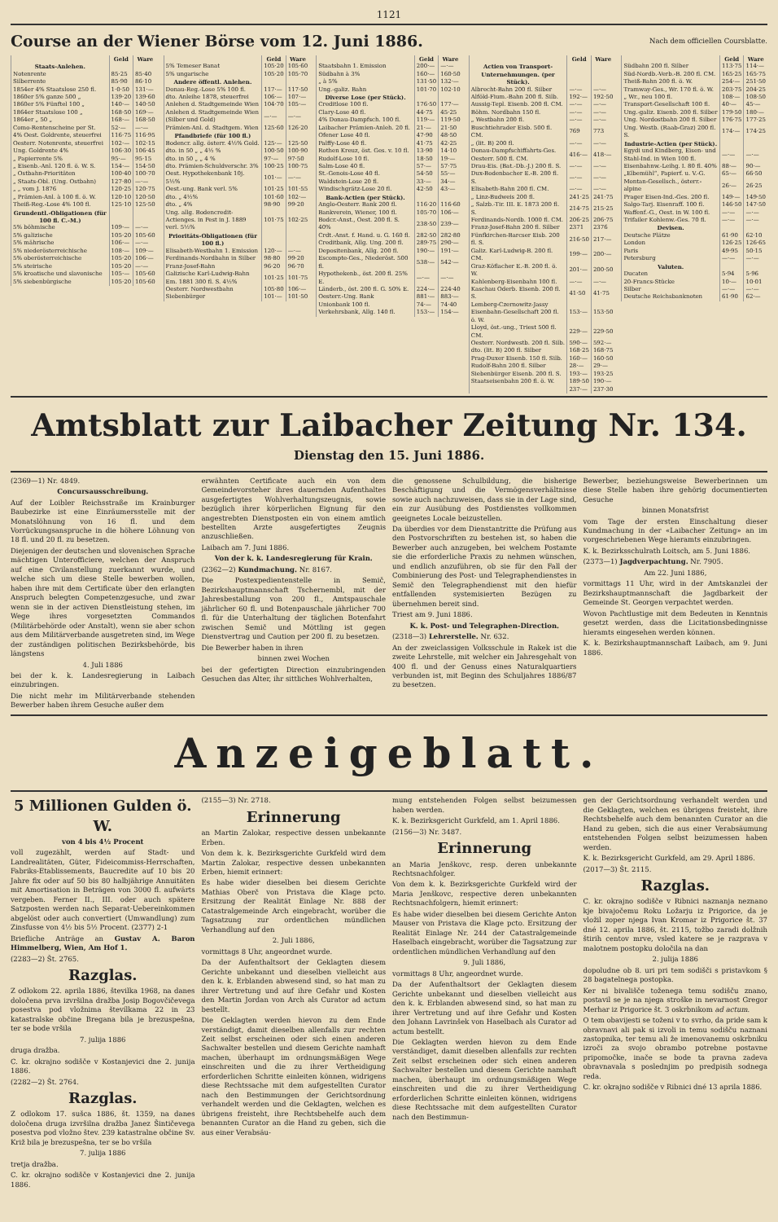1121
Course an der Wiener Börse vom 12. Juni 1886.
Nach dem officiellen Coursblatte.
| | Geld | Ware |
| --- | --- | --- |
| Staats-Anlehen. | | |
| Notenrente | 85·25 | 85·40 |
| Silberrente | 85·90 | 86·10 |
| 1854er 4% Staatslose 250 fl. | 1·0·50 | 131·— |
| 1860er 5% ganze 500 „ | 139·20 | 139·60 |
| 1860er 5% Fünftel 100 „ | 140·— | 140·50 |
| 1864er Staatslose 100 „ | 168·50 | 169·— |
| 1864er „ 50 „ | 168·— | 168·50 |
| Como-Rentenscheine per St. | 52·— | —·— |
| 4% Oest. Goldrente, steuerfrei | 116·75 | 116·95 |
| Oesterr. Notenrente, steuerfrei | 102·— | 102·15 |
| Ung. Goldrente 4% | 106·30 | 106·45 |
| „ Papierrente 5% | 95·— | 95·15 |
| „ Eisenb.-Anl. 120 fl. ö. W. S. | 154·— | 154·50 |
| „ Ostbahn-Prioritäten | 100·40 | 100·70 |
| „ Staats-Obl. (Ung. Ostbahn) | 127·80 | —·— |
| „ „ vom J. 1876 | 120·25 | 120·75 |
| „ Prämien-Anl. à 100 fl. ö. W. | 120·10 | 120·50 |
| Theiß-Reg.-Lose 4% 100 fl. | 125·10 | 125·50 |
| Grundentl.-Obligationen (für 100 fl. C.-M.) | | |
| 5% böhmische | 109·— | —·— |
| 5% galizische | 105·20 | 105·60 |
| 5% mährische | 106·— | —·— |
| 5% niederösterreichische | 108·— | 109·— |
| 5% oberösterreichische | 105·20 | 106·— |
| 5% steirische | 105·20 | —·— |
| 5% kroatische und slavonische | 105·— | 105·60 |
| 5% siebenbürgische | 105·20 | 105·60 |
| | Geld | Ware |
| --- | --- | --- |
| 5% Temeser Banat | 105·20 | 105·60 |
| 5% ungarische | 105·20 | 105·70 |
| Andere öffentl. Anlehen. | | |
| Donau-Reg.-Lose 5% 100 fl. | 117·— | 117·50 |
| dto. Anleihe 1878, steuerfrei | 106·— | 107·— |
| Anlehen d. Stadtgemeinde Wien | 104·70 | 105·— |
| Anlehen d. Stadtgemeinde Wien (Silber und Gold) | —·— | —·— |
| Prämien-Anl. d. Stadtgem. Wien | 125·60 | 126·20 |
| Pfandbriefe (für 100 fl.) | | |
| Bodencr. allg. österr. 4½% Gold. | 125·— | 125·50 |
| dto. in 50 „ „ 4½ % | 100·50 | 100·90 |
| dto. in 50 „ „ 4 % | 97·— | 97·50 |
| dto. Prämien-Schuldverschr. 3% | 100·25 | 100·75 |
| Oest. Hypothekenbank 10j. 5½% | 101·— | —·— |
| Oest.-ung. Bank verl. 5% | 101·25 | 101·55 |
| dto. „ 4½% | 101·60 | 102·— |
| dto. „ 4% | 98·90 | 99·20 |
| Ung. allg. Bodencredit-Actienges. in Pest in J. 1889 verl. 5½% | 101·75 | 102·25 |
| Prioritäts-Obligationen (für 100 fl.) | | |
| Elisabeth-Westbahn 1. Emission | 120·— | —·— |
| Ferdinands-Nordbahn in Silber | 98·80 | 99·20 |
| Franz-Josef-Bahn | 96·20 | 96·70 |
| Galizische Karl-Ludwig-Bahn Em. 1881 300 fl. S. 4½% | 101·25 | 101·75 |
| Oesterr. Nordwestbahn | 105·80 | 106·— |
| Siebenbürger | 101·— | 101·50 |
| | Geld | Ware |
| --- | --- | --- |
| Staatsbahn 1. Emission | 200·— | —·— |
| Südbahn à 3% | 160·— | 160·50 |
| „ à 5% | 131·50 | 132·— |
| Ung.-galiz. Bahn | 101·70 | 102·10 |
| Diverse Lose (per Stück). | | |
| Creditlose 100 fl. | 176·50 | 177·— |
| Clary-Lose 40 fl. | 44·75 | 45·25 |
| 4% Donau-Dampfsch. 100 fl. | 119·— | 119·50 |
| Laibacher Prämien-Anleh. 20 fl. | 21·— | 21·50 |
| Ofener Lose 40 fl. | 47·90 | 48·50 |
| Palffy-Lose 40 fl. | 41·75 | 42·25 |
| Rothen Kreuz, öst. Ges. v. 10 fl. | 13·90 | 14·10 |
| Rudolf-Lose 10 fl. | 18·50 | 19·— |
| Salm-Lose 40 fl. | 57·— | 57·75 |
| St.-Genois-Lose 40 fl. | 54·50 | 55·— |
| Waldstein-Lose 20 fl. | 33·— | 34·— |
| Windischgrätz-Lose 20 fl. | 42·50 | 43·— |
| Bank-Actien (per Stück). | | |
| Anglo-Oesterr. Bank 200 fl. | 116·20 | 116·60 |
| Bankverein, Wiener, 100 fl. | 105·70 | 106·— |
| Bodcr.-Anst., Oest. 200 fl. S. 40% | 238·50 | 239·— |
| Crdt.-Anst. f. Hand. u. G. 160 fl. | 282·50 | 282·80 |
| Creditbank, Allg. Ung. 200 fl. | 289·75 | 290·— |
| Depositenbank, Allg. 200 fl. | 190·— | 191·— |
| Escompte-Ges., Niederöst. 500 fl. | 538·— | 542·— |
| Hypothekenb., öst. 200 fl. 25% E. | —·— | —·— |
| Länderb., öst. 200 fl. G. 50% E. | 224·— | 224·40 |
| Oesterr.-Ung. Bank | 881·— | 883·— |
| Unionbank 100 fl. | 74·— | 74·40 |
| Verkehrsbank, Allg. 140 fl. | 153·— | 154·— |
| | Geld | Ware |
| --- | --- | --- |
| Actien von Transport-Unternehmungen. (per Stück). | | |
| Albrecht-Bahn 200 fl. Silber | —·— | —·— |
| Alföld-Fium.-Bahn 200 fl. Silb. | 192·— | 192·50 |
| Aussig-Tepl. Eisenb. 200 fl. CM. | —·— | —·— |
| Böhm. Nordbahn 150 fl. | —·— | —·— |
| „ Westbahn 200 fl. | —·— | —·— |
| Buschtiehrader Eisb. 500 fl. CM. | 769 | 773 |
| „ (lit. B) 200 fl. | —·— | —·— |
| Donau-Dampfschiffahrts-Ges. Oesterr. 500 fl. CM. | 416·— | 418·— |
| Drau-Eis. (Bat.-Db.-J.) 200 fl. S. | —·— | —·— |
| Dux-Bodenbacher E.-B. 200 fl. S. | —·— | —·— |
| Elisabeth-Bahn 200 fl. CM. | —·— | —·— |
| „ Linz-Budweis 200 fl. | 241·25 | 241·75 |
| „ Salzb.-Tir. III. E. 1873 200 fl. S. | 214·75 | 215·25 |
| Ferdinands-Nordb. 1000 fl. CM. | 206·25 | 206·75 |
| Franz-Josef-Bahn 200 fl. Silber | 2371 | 2376 |
| Fünfkirchen-Barcser Eisb. 200 fl. S. | 216·50 | 217·— |
| Galiz. Karl-Ludwig-B. 200 fl. CM. | 199·— | 200·— |
| Graz-Köflacher E.-B. 200 fl. ö. W. | 201·— | 200·50 |
| Kahlenberg-Eisenbahn 100 fl. | —·— | —·— |
| Kaschau Oderb. Eisenb. 200 fl. S. | 41·50 | 41·75 |
| Lemberg-Czernowitz-Jassy Eisenbahn-Gesellschaft 200 fl. ö. W. | 153·— | 153·50 |
| Lloyd, öst.-ung., Triest 500 fl. CM. | 229·— | 229·50 |
| Oesterr. Nordwestb. 200 fl. Silb. | 590·— | 592·— |
| dto. (lit. B) 200 fl. Silber | 168·25 | 168·75 |
| Prag-Duxer Eisenb. 150 fl. Silb. | 160·— | 160·50 |
| Rudolf-Bahn 200 fl. Silber | 28·— | 29·— |
| Siebenbürger Eisenb. 200 fl. S. | 193·— | 193·25 |
| Staatseisenbahn 200 fl. ö. W. | 189·50 | 190·— |
| | 237·— | 237·30 |
| | Geld | Ware |
| --- | --- | --- |
| Südbahn 200 fl. Silber | 113·75 | 114·— |
| Süd-Nordb.-Verb.-B. 200 fl. CM. | 165·25 | 165·75 |
| Theiß-Bahn 200 fl. ö. W. | 254·— | 251·50 |
| Tramway-Ges., Wr. 170 fl. ö. W. | 203·75 | 204·25 |
| „ Wr., neu 100 fl. | 108·— | 108·50 |
| Transport-Gesellschaft 100 fl. | 40·— | 45·— |
| Ung.-galiz. Eisenb. 200 fl. Silber | 179·50 | 180·— |
| Ung. Nordostbahn 200 fl. Silber | 176·75 | 177·25 |
| Ung. Westb. (Raab-Graz) 200 fl. S. | 174·— | 174·25 |
| Industrie-Actien (per Stück). | | |
| Egydi und Kindberg, Eisen- und Stahl-Ind. in Wien 100 fl. | —·— | —·— |
| Eisenbahnw.-Leihg. I. 80 fl. 40% | 88·— | 90·— |
| „Elbemühl“, Papierf. u. V.-G. | 65·— | 66·50 |
| Montan-Gesellsch., österr.-alpine | 26·— | 26·25 |
| Prager Eisen-Ind.-Ges. 200 fl. | 149·— | 149·50 |
| Salgo-Tarj. Eisenraff. 100 fl. | 146·50 | 147·50 |
| Waffenf.-G., Oest. in W. 100 fl. | —·— | —·— |
| Trifailer Kohlenw.-Ges. 70 fl. | —·— | —·— |
| Devisen. | | |
| Deutsche Plätze | 61·90 | 62·10 |
| London | 126·25 | 126·65 |
| Paris | 49·95 | 50·15 |
| Petersburg | —·— | —·— |
| Valuten. | | |
| Ducaten | 5·94 | 5·96 |
| 20-Francs-Stücke | 10·— | 10·01 |
| Silber | —·— | —·— |
| Deutsche Reichsbanknoten | 61·90 | 62·— |
Amtsblatt zur Laibacher Zeitung Nr. 134.
Dienstag den 15. Juni 1886.
(2369—1) Nr. 4849.
Concursausschreibung.
Auf der Loibler Reichsstraße im Krainburger Baubezirke ist eine Einräumersstelle mit der Monatslöhnung von 16 fl. und dem Vorrückungsanspruche in die höhere Löhnung von 18 fl. und 20 fl. zu besetzen.
Diejenigen der deutschen und slovenischen Sprache mächtigen Unterofficiere, welchen der Anspruch auf eine Civilanstellung zuerkannt wurde, und welche sich um diese Stelle bewerben wollen, haben ihre mit dem Certificate über den erlangten Anspruch belegten Competenzgesuche, und zwar wenn sie in der activen Dienstleistung stehen, im Wege ihres vorgesetzten Commandos (Militärbehörde oder Anstalt), wenn sie aber schon aus dem Militärverbande ausgetreten sind, im Wege der zuständigen politischen Bezirksbehörde, bis längstens
4. Juli 1886
bei der k. k. Landesregierung in Laibach einzubringen.
Die nicht mehr im Militärverbande stehenden Bewerber haben ihrem Gesuche außer dem
erwähnten Certificate auch ein von dem Gemeindevorsteher ihres dauernden Aufenthaltes ausgefertigtes Wohlverhaltungszeugnis, sowie bezüglich ihrer körperlichen Eignung für den angestrebten Dienstposten ein von einem amtlich bestellten Arzte ausgefertigtes Zeugnis anzuschließen.
Laibach am 7. Juni 1886.
Von der k. k. Landesregierung für Krain.
(2362—2) Kundmachung. Nr. 8167.
Die Postexpedientenstelle in Semič, Bezirkshauptmannschaft Tschernembl, mit der Jahresbestallung von 200 fl., Amtspauschale jährlicher 60 fl. und Botenpauschale jährlicher 700 fl. für die Unterhaltung der täglichen Botenfahrt zwischen Semič und Möttling ist gegen Dienstvertrag und Caution per 200 fl. zu besetzen.
Die Bewerber haben in ihren
binnen zwei Wochen
bei der gefertigten Direction einzubringenden Gesuchen das Alter, ihr sittliches Wohlverhalten,
die genossene Schulbildung, die bisherige Beschäftigung und die Vermögensverhältnisse sowie auch nachzuweisen, dass sie in der Lage sind, ein zur Ausübung des Postdienstes vollkommen geeignetes Locale beizustellen.
Da überdies vor dem Dienstantritte die Prüfung aus den Postvorschriften zu bestehen ist, so haben die Bewerber auch anzugeben, bei welchem Postamte sie die erforderliche Praxis zu nehmen wünschen, und endlich anzuführen, ob sie für den Fall der Combinierung des Post- und Telegraphendienstes in Semič den Telegraphendienst mit den hiefür entfallenden systemisierten Bezügen zu übernehmen bereit sind.
Triest am 9. Juni 1886.
K. k. Post- und Telegraphen-Direction.
(2318—3) Lehrerstelle. Nr. 632.
An der zweiclassigen Volksschule in Rakek ist die zweite Lehrstelle, mit welcher ein Jahresgehalt von 400 fl. und der Genuss eines Naturalquartiers verbunden ist, mit Beginn des Schuljahres 1886/87 zu besetzen.
Bewerber, beziehungsweise Bewerberinnen um diese Stelle haben ihre gehörig documentierten Gesuche
binnen Monatsfrist
vom Tage der ersten Einschaltung dieser Kundmachung in der «Laibacher Zeitung» an im vorgeschriebenen Wege hieramts einzubringen.
K. k. Bezirksschulrath Loitsch, am 5. Juni 1886.
(2373—1) Jagdverpachtung. Nr. 7905.
Am 22. Juni 1886,
vormittags 11 Uhr, wird in der Amtskanzlei der Bezirkshauptmannschaft die Jagdbarkeit der Gemeinde St. Georgen verpachtet werden.
Wovon Pachtlustige mit dem Bedeuten in Kenntnis gesetzt werden, dass die Licitationsbedingnisse hieramts eingesehen werden können.
K. k. Bezirkshauptmannschaft Laibach, am 9. Juni 1886.
Anzeigeblatt.
5 Millionen Gulden ö. W.
von 4 bis 4½ Procent
voll zugezählt, werden auf Stadt- und Landrealitäten, Güter, Fideicommiss-Herrschaften, Fabriks-Etablissements, Baucredite auf 10 bis 20 Jahre fix oder auf 50 bis 80 halbjährige Annuitäten mit Amortisation in Beträgen von 3000 fl. aufwärts vergeben. Ferner II., III. oder auch spätere Satzposten werden nach Separat-Uebereinkommen abgelöst oder auch convertiert (Umwandlung) zum Zinsfusse von 4½ bis 5½ Procent. (2377) 2-1
Briefliche Anträge an Gustav A. Baron Himmelberg, Wien, Am Hof 1.
(2283—2) Št. 2765.
Razglas.
Z odlokom 22. aprila 1886, številka 1968, na danes določena prva izvršilna dražba Josip Bogovčičevega posestva pod vložnima števílkama 22 in 23 katastralske občine Bregana bila je brezuspešna, ter se bode vršila
7. julija 1886
druga dražba.
C. kr. okrajno sodišče v Kostanjevici dne 2. junija 1886.
(2282—2) Št. 2764.
Razglas.
Z odlokom 17. sušca 1886, št. 1359, na danes določena druga izvršilna dražba Janez Šintičevega posestva pod vložno štev. 239 katastralne občine Sv. Križ bila je brezuspešna, ter se bo vršila
7. julija 1886
tretja dražba.
C. kr. okrajno sodišče v Kostanjevici dne 2. junija 1886.
(2155—3) Nr. 2718.
Erinnerung
an Martin Zalokar, respective dessen unbekannte Erben.
Von dem k. k. Bezirksgerichte Gurkfeld wird dem Martin Zalokar, respective dessen unbekannten Erben, hiemit erinnert:
Es habe wider dieselben bei diesem Gerichte Mathias Oberč von Pristava die Klage pcto. Ersitzung der Realität Einlage Nr. 888 der Catastralgemeinde Arch eingebracht, worüber die Tagsatzung zur ordentlichen mündlichen Verhandlung auf den
2. Juli 1886,
vormittags 8 Uhr, angeordnet wurde.
Da der Aufenthaltsort der Geklagten diesem Gerichte unbekannt und dieselben vielleicht aus den k. k. Erblanden abwesend sind, so hat man zu ihrer Vertretung und auf ihre Gefahr und Kosten den Martin Jordan von Arch als Curator ad actum bestellt.
Die Geklagten werden hievon zu dem Ende verständigt, damit dieselben allenfalls zur rechten Zeit selbst erscheinen oder sich einen anderen Sachwalter bestellen und diesem Gerichte namhaft machen, überhaupt im ordnungsmäßigen Wege einschreiten und die zu ihrer Vertheidigung erforderlichen Schritte einleiten können, widrigens diese Rechtssache mit dem aufgestellten Curator nach den Bestimmungen der Gerichtsordnung verhandelt werden und die Geklagten, welchen es übrigens freisteht, ihre Rechtsbehelfe auch dem benannten Curator an die Hand zu geben, sich die aus einer Verabsäu-
mung entstehenden Folgen selbst beizumessen haben werden.
K. k. Bezirksgericht Gurkfeld, am 1. April 1886.
(2156—3) Nr. 3487.
Erinnerung
an Maria Jenškovc, resp. deren unbekannte Rechtsnachfolger.
Von dem k. k. Bezirksgerichte Gurkfeld wird der Maria Jenškovc, respective deren unbekannten Rechtsnachfolgern, hiemit erinnert:
Es habe wider dieselben bei diesem Gerichte Anton Mauser von Pristava die Klage pcto. Ersitzung der Realität Einlage Nr. 244 der Catastralgemeinde Haselbach eingebracht, worüber die Tagsatzung zur ordentlichen mündlichen Verhandlung auf den
9. Juli 1886,
vormittags 8 Uhr, angeordnet wurde.
Da der Aufenthaltsort der Geklagten diesem Gerichte unbekannt und dieselben vielleicht aus den k. k. Erblanden abwesend sind, so hat man zu ihrer Vertretung und auf ihre Gefahr und Kosten den Johann Lavrinšek von Haselbach als Curator ad actum bestellt.
Die Geklagten werden hievon zu dem Ende verständiget, damit dieselben allenfalls zur rechten Zeit selbst erscheinen oder sich einen anderen Sachwalter bestellen und diesem Gerichte namhaft machen, überhaupt im ordnungsmäßigen Wege einschreiten und die zu ihrer Vertheidigung erforderlichen Schritte einleiten können, widrigens diese Rechtssache mit dem aufgestellten Curator nach den Bestimmun-
gen der Gerichtsordnung verhandelt werden und die Geklagten, welchen es übrigens freisteht, ihre Rechtsbehelfe auch dem benannten Curator an die Hand zu geben, sich die aus einer Verabsäumung entstehenden Folgen selbst beizumessen haben werden.
K. k. Bezirksgericht Gurkfeld, am 29. April 1886.
(2017—3) Št. 2115.
Razglas.
C. kr. okrajno sodišče v Ribnici naznanja neznano kje bivajočemu Roku Ložarju iz Prigorice, da je vložil zoper njega Ivan Kromar iz Prigorice št. 37 dné 12. aprila 1886, št. 2115, tožbo zaradi dolžnih štirih centov mrve, vsled katere se je razprava v malotnem postopku določila na dan
2. julija 1886
dopoludne ob 8. uri pri tem sodišči s pristavkom § 28 bagatelnega postopka.
Ker ni bivališče toženega temu sodišču znano, postavil se je na njega stroške in nevarnost Gregor Merhar iz Prigorice št. 3 oskrbnikom ad actum.
O tem obavijesti se toženi v to svrho, da pride sam k obravnavi ali pak si izvoli in temu sodišču naznani zastopnika, ter temu ali že imenovanemu oskrbniku izroči za svojo obrambo potrebne postavne pripomočke, inače se bode ta pravna zadeva obravnavala s poslednjim po predpisih sodnega reda.
C. kr. okrajno sodišče v Ribnici dné 13 aprila 1886.